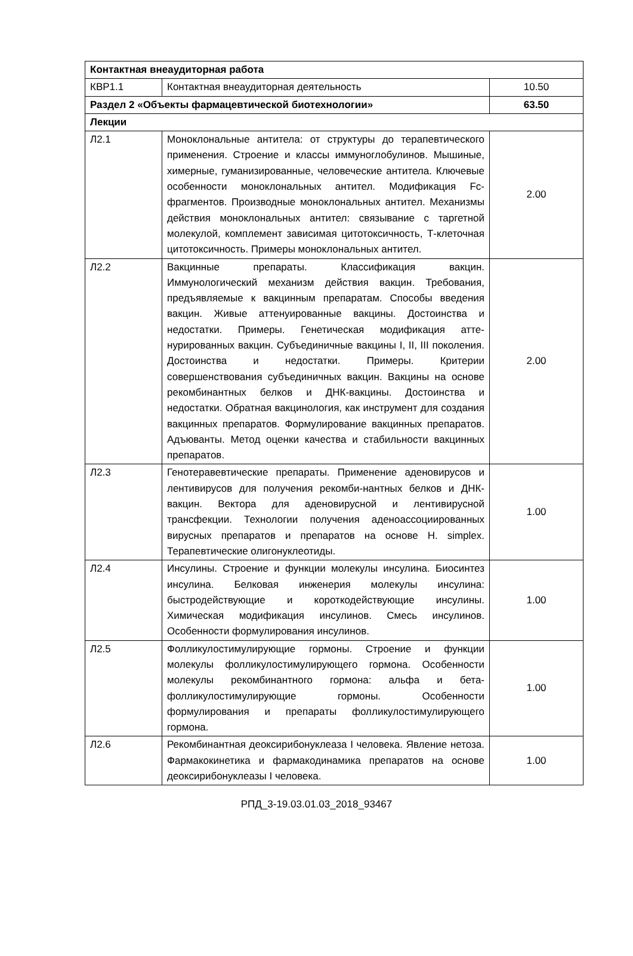| Контактная внеаудиторная работа | | |
| КВР1.1 | Контактная внеаудиторная деятельность | 10.50 |
| Раздел 2 «Объекты фармацевтической биотехнологии» | | 63.50 |
| Лекции | | |
| Л2.1 | Моноклональные антитела: от структуры до терапевтического применения. Строение и классы иммуноглобулинов. Мышиные, химерные, гуманизированные, человеческие антитела. Ключевые особенности моноклональных антител. Модификация Fc-фрагментов. Производные моноклональных антител. Механизмы действия моноклональных антител: связывание с таргетной молекулой, комплемент зависимая цитотоксичность, Т-клеточная цитотоксичность. Примеры моноклональных антител. | 2.00 |
| Л2.2 | Вакцинные препараты. Классификация вакцин. Иммунологический механизм действия вакцин. Требования, предъявляемые к вакцинным препаратам. Способы введения вакцин. Живые аттенуированные вакцины. Достоинства и недостатки. Примеры. Генетическая модификация атте-нурированных вакцин. Субъединичные вакцины I, II, III поколения. Достоинства и недостатки. Примеры. Критерии совершенствования субъединичных вакцин. Вакцины на основе рекомбинантных белков и ДНК-вакцины. Достоинства и недостатки. Обратная вакцинология, как инструмент для создания вакцинных препаратов. Формулирование вакцинных препаратов. Адъюванты. Метод оценки качества и стабильности вакцинных препаратов. | 2.00 |
| Л2.3 | Генотеравевтические препараты. Применение аденовирусов и лентивирусов для получения рекомби-нантных белков и ДНК-вакцин. Вектора для аденовирусной и лентивирусной трансфекции. Технологии получения аденоассоциированных вирусных препаратов и препаратов на основе H. simplex. Терапевтические олигонуклеотиды. | 1.00 |
| Л2.4 | Инсулины. Строение и функции молекулы инсулина. Биосинтез инсулина. Белковая инженерия молекулы инсулина: быстродействующие и короткодействующие инсулины. Химическая модификация инсулинов. Смесь инсулинов. Особенности формулирования инсулинов. | 1.00 |
| Л2.5 | Фолликулостимулирующие гормоны. Строение и функции молекулы фолликулостимулирующего гормона. Особенности молекулы рекомбинантного гормона: альфа и бета-фолликулостимулирующие гормоны. Особенности формулирования и препараты фолликулостимулирующего гормона. | 1.00 |
| Л2.6 | Рекомбинантная деоксирибонуклеаза I человека. Явление нетоза. Фармакокинетика и фармакодинамика препаратов на основе деоксирибонуклеазы I человека. | 1.00 |
РПД_3-19.03.01.03_2018_93467